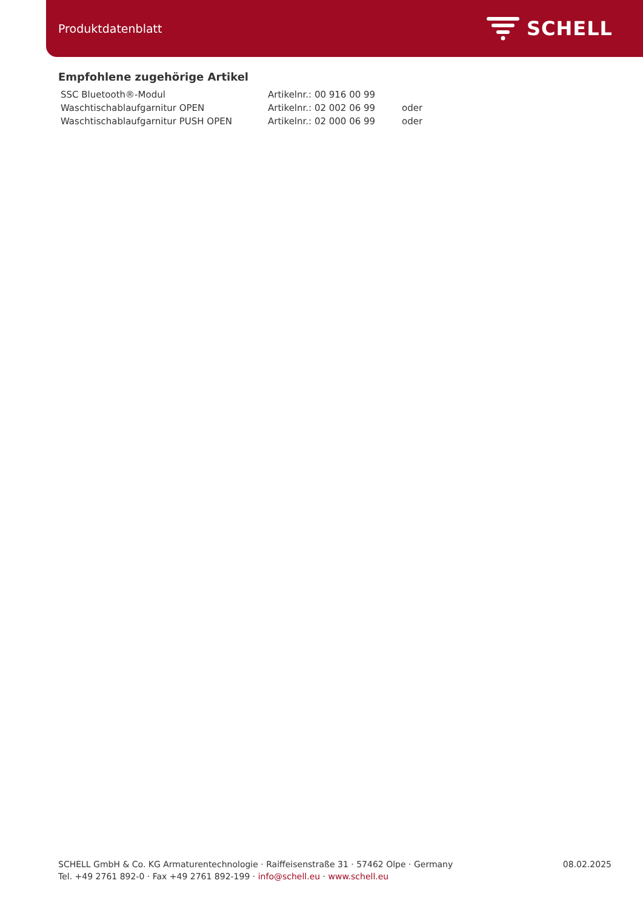Produktdatenblatt
SCHELL
Empfohlene zugehörige Artikel
| SSC Bluetooth®-Modul | Artikelnr.: 00 916 00 99 | |
| Waschtischablaufgarnitur OPEN | Artikelnr.: 02 002 06 99 | oder |
| Waschtischablaufgarnitur PUSH OPEN | Artikelnr.: 02 000 06 99 | oder |
SCHELL GmbH & Co. KG Armaturentechnologie · Raiffeisenstraße 31 · 57462 Olpe · Germany
Tel. +49 2761 892-0 · Fax +49 2761 892-199 · info@schell.eu · www.schell.eu
08.02.2025